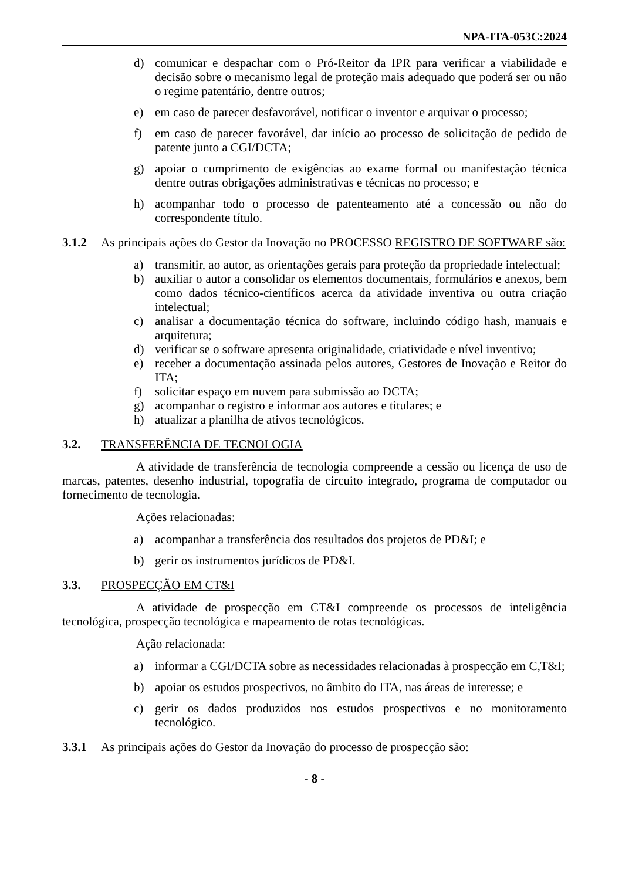NPA-ITA-053C:2024
d) comunicar e despachar com o Pró-Reitor da IPR para verificar a viabilidade e decisão sobre o mecanismo legal de proteção mais adequado que poderá ser ou não o regime patentário, dentre outros;
e) em caso de parecer desfavorável, notificar o inventor e arquivar o processo;
f) em caso de parecer favorável, dar início ao processo de solicitação de pedido de patente junto a CGI/DCTA;
g) apoiar o cumprimento de exigências ao exame formal ou manifestação técnica dentre outras obrigações administrativas e técnicas no processo; e
h) acompanhar todo o processo de patenteamento até a concessão ou não do correspondente título.
3.1.2 As principais ações do Gestor da Inovação no PROCESSO REGISTRO DE SOFTWARE são:
a) transmitir, ao autor, as orientações gerais para proteção da propriedade intelectual;
b) auxiliar o autor a consolidar os elementos documentais, formulários e anexos, bem como dados técnico-científicos acerca da atividade inventiva ou outra criação intelectual;
c) analisar a documentação técnica do software, incluindo código hash, manuais e arquitetura;
d) verificar se o software apresenta originalidade, criatividade e nível inventivo;
e) receber a documentação assinada pelos autores, Gestores de Inovação e Reitor do ITA;
f) solicitar espaço em nuvem para submissão ao DCTA;
g) acompanhar o registro e informar aos autores e titulares; e
h) atualizar a planilha de ativos tecnológicos.
3.2. TRANSFERÊNCIA DE TECNOLOGIA
A atividade de transferência de tecnologia compreende a cessão ou licença de uso de marcas, patentes, desenho industrial, topografia de circuito integrado, programa de computador ou fornecimento de tecnologia.
Ações relacionadas:
a) acompanhar a transferência dos resultados dos projetos de PD&I; e
b) gerir os instrumentos jurídicos de PD&I.
3.3. PROSPECÇÃO EM CT&I
A atividade de prospecção em CT&I compreende os processos de inteligência tecnológica, prospecção tecnológica e mapeamento de rotas tecnológicas.
Ação relacionada:
a) informar a CGI/DCTA sobre as necessidades relacionadas à prospecção em C,T&I;
b) apoiar os estudos prospectivos, no âmbito do ITA, nas áreas de interesse; e
c) gerir os dados produzidos nos estudos prospectivos e no monitoramento tecnológico.
3.3.1 As principais ações do Gestor da Inovação do processo de prospecção são:
- 8 -